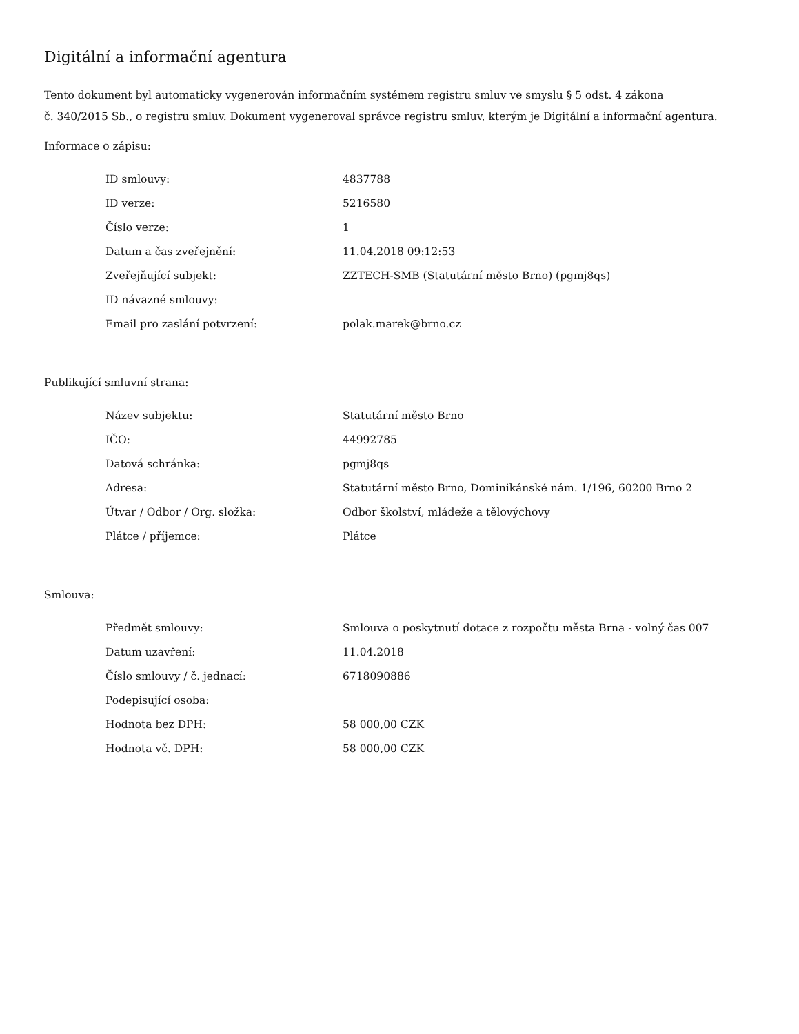Digitální a informační agentura
Tento dokument byl automaticky vygenerován informačním systémem registru smluv ve smyslu § 5 odst. 4 zákona
č. 340/2015 Sb., o registru smluv. Dokument vygeneroval správce registru smluv, kterým je Digitální a informační agentura.
Informace o zápisu:
| ID smlouvy: | 4837788 |
| ID verze: | 5216580 |
| Číslo verze: | 1 |
| Datum a čas zveřejnění: | 11.04.2018 09:12:53 |
| Zveřejňující subjekt: | ZZTECH-SMB (Statutární město Brno) (pgmj8qs) |
| ID návazné smlouvy: | |
| Email pro zaslání potvrzení: | polak.marek@brno.cz |
Publikující smluvní strana:
| Název subjektu: | Statutární město Brno |
| IČO: | 44992785 |
| Datová schránka: | pgmj8qs |
| Adresa: | Statutární město Brno, Dominikánské nám. 1/196, 60200 Brno 2 |
| Útvar / Odbor / Org. složka: | Odbor školství, mládeže a tělovýchovy |
| Plátce / příjemce: | Plátce |
Smlouva:
| Předmět smlouvy: | Smlouva o poskytnutí dotace z rozpočtu města Brna - volný čas 007 |
| Datum uzavření: | 11.04.2018 |
| Číslo smlouvy / č. jednací: | 6718090886 |
| Podepisující osoba: | |
| Hodnota bez DPH: | 58 000,00 CZK |
| Hodnota vč. DPH: | 58 000,00 CZK |